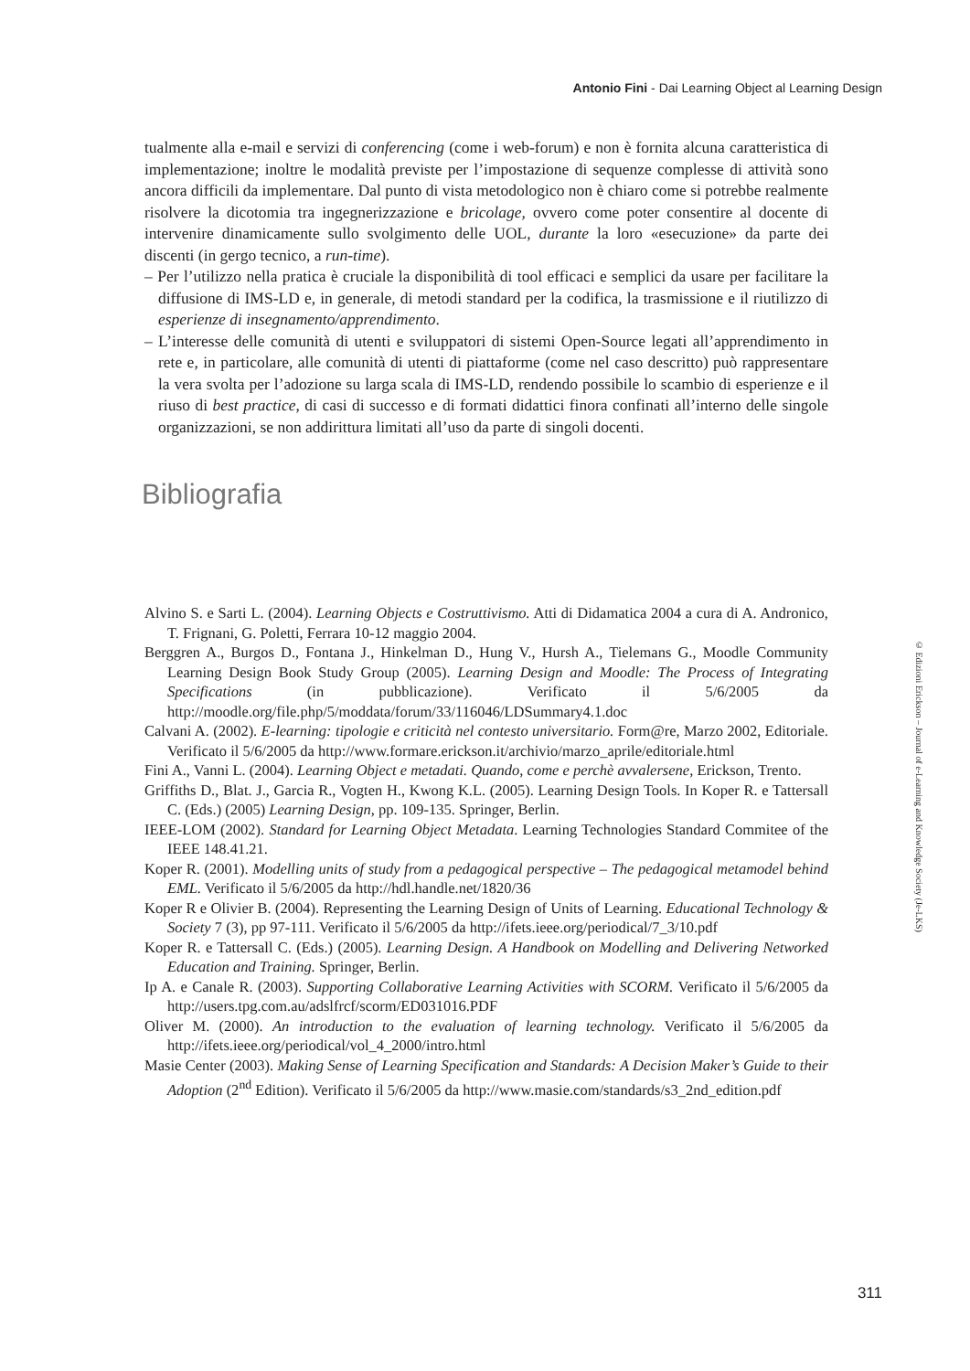Antonio Fini - Dai Learning Object al Learning Design
tualmente alla e-mail e servizi di conferencing (come i web-forum) e non è fornita alcuna caratteristica di implementazione; inoltre le modalità previste per l’impostazione di sequenze complesse di attività sono ancora difficili da implementare. Dal punto di vista metodologico non è chiaro come si potrebbe realmente risolvere la dicotomia tra ingegnerizzazione e bricolage, ovvero come poter consentire al docente di intervenire dinamicamente sullo svolgimento delle UOL, durante la loro «esecuzione» da parte dei discenti (in gergo tecnico, a run-time).
– Per l’utilizzo nella pratica è cruciale la disponibilità di tool efficaci e semplici da usare per facilitare la diffusione di IMS-LD e, in generale, di metodi standard per la codifica, la trasmissione e il riutilizzo di esperienze di insegnamento/apprendimento.
– L’interesse delle comunità di utenti e sviluppatori di sistemi Open-Source legati all’apprendimento in rete e, in particolare, alle comunità di utenti di piattaforme (come nel caso descritto) può rappresentare la vera svolta per l’adozione su larga scala di IMS-LD, rendendo possibile lo scambio di esperienze e il riuso di best practice, di casi di successo e di formati didattici finora confinati all’interno delle singole organizzazioni, se non addirittura limitati all’uso da parte di singoli docenti.
Bibliografia
Alvino S. e Sarti L. (2004). Learning Objects e Costruttivismo. Atti di Didamatica 2004 a cura di A. Andronico, T. Frignani, G. Poletti, Ferrara 10-12 maggio 2004.
Berggren A., Burgos D., Fontana J., Hinkelman D., Hung V., Hursh A., Tielemans G., Moodle Community Learning Design Book Study Group (2005). Learning Design and Moodle: The Process of Integrating Specifications (in pubblicazione). Verificato il 5/6/2005 da http://moodle.org/file.php/5/moddata/forum/33/116046/LDSummary4.1.doc
Calvani A. (2002). E-learning: tipologie e criticità nel contesto universitario. Form@re, Marzo 2002, Editoriale. Verificato il 5/6/2005 da http://www.formare.erickson.it/archivio/marzo_aprile/editoriale.html
Fini A., Vanni L. (2004). Learning Object e metadati. Quando, come e perchè avvalersene, Erickson, Trento.
Griffiths D., Blat. J., Garcia R., Vogten H., Kwong K.L. (2005). Learning Design Tools. In Koper R. e Tattersall C. (Eds.) (2005) Learning Design, pp. 109-135. Springer, Berlin.
IEEE-LOM (2002). Standard for Learning Object Metadata. Learning Technologies Standard Commitee of the IEEE 148.41.21.
Koper R. (2001). Modelling units of study from a pedagogical perspective – The pedagogical metamodel behind EML. Verificato il 5/6/2005 da http://hdl.handle.net/1820/36
Koper R e Olivier B. (2004). Representing the Learning Design of Units of Learning. Educational Technology & Society 7 (3), pp 97-111. Verificato il 5/6/2005 da http://ifets.ieee.org/periodical/7_3/10.pdf
Koper R. e Tattersall C. (Eds.) (2005). Learning Design. A Handbook on Modelling and Delivering Networked Education and Training. Springer, Berlin.
Ip A. e Canale R. (2003). Supporting Collaborative Learning Activities with SCORM. Verificato il 5/6/2005 da http://users.tpg.com.au/adslfrcf/scorm/ED031016.PDF
Oliver M. (2000). An introduction to the evaluation of learning technology. Verificato il 5/6/2005 da http://ifets.ieee.org/periodical/vol_4_2000/intro.html
Masie Center (2003). Making Sense of Learning Specification and Standards: A Decision Maker’s Guide to their Adoption (2<sup>nd</sup> Edition). Verificato il 5/6/2005 da http://www.masie.com/standards/s3_2nd_edition.pdf
© Edizioni Erickson – Journal of e-Learning and Knowledge Society (Je-LKS)
311